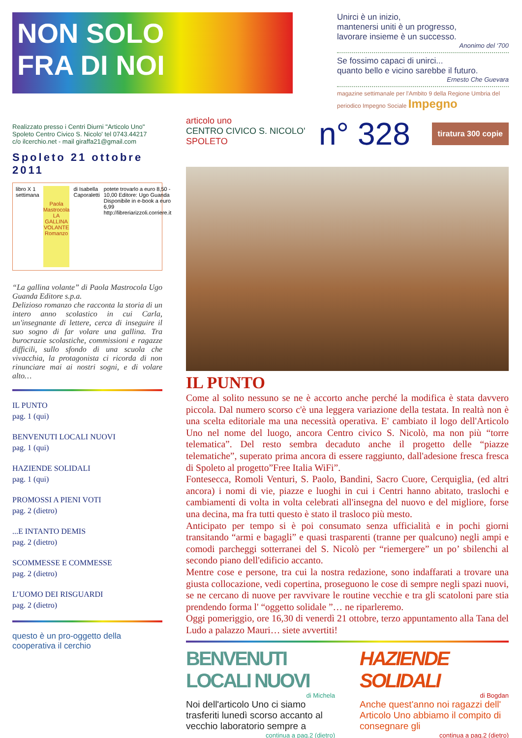NON SOLO
FRA DI NOI
Realizzato presso i Centri Diurni "Articolo Uno"
Spoleto Centro Civico S. Nicolo' tel 0743.44217
c/o ilcerchio.net - mail giraffa21@gmail.com
Spoleto 21 ottobre 2011
libro X 1 settimana
Paola Mastrocola
LA GALLINA VOLANTE
Romanzo
di Isabella Caporaletti potete trovarlo a euro 8,50 - 10,00 Editore: Ugo Guanda Disponibile in e-book a euro 6,99 http://libreriarizzoli.corriere.it
“La gallina volante” di Paola Mastrocola Ugo Guanda Editore s.p.a.
Delizioso romanzo che racconta la storia di un intero anno scolastico in cui Carla, un'insegnante di lettere, cerca di inseguire il suo sogno di far volare una gallina. Tra burocrazie scolastiche, commissioni e ragazze difficili, sullo sfondo di una scuola che vivacchia, la protagonista ci ricorda di non rinunciare mai ai nostri sogni, e di volare alto…
IL PUNTO
pag. 1 (qui)
BENVENUTI LOCALI NUOVI
pag. 1 (qui)
HAZIENDE SOLIDALI
pag. 1 (qui)
PROMOSSI A PIENI VOTI
pag. 2 (dietro)
...E INTANTO DEMIS
pag. 2 (dietro)
SCOMMESSE E COMMESSE
pag. 2 (dietro)
L’UOMO DEI RISGUARDI
pag. 2 (dietro)
questo è un pro-oggetto della cooperativa il cerchio
Unirci è un inizio,
mantenersi uniti è un progresso,
lavorare insieme è un successo.
Anonimo del ‘700
Se fossimo capaci di unirci...
quanto bello e vicino sarebbe il futuro.
Ernesto Che Guevara
magazine settimanale per l'Ambito 9 della Regione Umbria del periodico Impegno Sociale Impegno
articolo uno
CENTRO CIVICO S. NICOLO' SPOLETO
n° 328 tiratura 300 copie
IL PUNTO
Come al solito nessuno se ne è accorto anche perché la modifica è stata davvero piccola. Dal numero scorso c'è una leggera variazione della testata. In realtà non è una scelta editoriale ma una necessità operativa. E' cambiato il logo dell'Articolo Uno nel nome del luogo, ancora Centro civico S. Nicolò, ma non più “torre telematica”. Del resto sembra decaduto anche il progetto delle “piazze telematiche”, superato prima ancora di essere raggiunto, dall'adesione fresca fresca di Spoleto al progetto”Free Italia WiFi”.
Fontesecca, Romoli Venturi, S. Paolo, Bandini, Sacro Cuore, Cerquiglia, (ed altri ancora) i nomi di vie, piazze e luoghi in cui i Centri hanno abitato, traslochi e cambiamenti di volta in volta celebrati all'insegna del nuovo e del migliore, forse una decina, ma fra tutti questo è stato il trasloco più mesto.
Anticipato per tempo si è poi consumato senza ufficialità e in pochi giorni transitando “armi e bagagli” e quasi trasparenti (tranne per qualcuno) negli ampi e comodi parcheggi sotterranei del S. Nicolò per “riemergere” un po’ sbilenchi al secondo piano dell'edificio accanto.
Mentre cose e persone, tra cui la nostra redazione, sono indaffarati a trovare una giusta collocazione, vedi copertina, proseguono le cose di sempre negli spazi nuovi, se ne cercano di nuove per ravvivare le routine vecchie e tra gli scatoloni pare stia prendendo forma l' “oggetto solidale ”… ne riparleremo.
Oggi pomeriggio, ore 16,30 di venerdì 21 ottobre, terzo appuntamento alla Tana del Ludo a palazzo Mauri… siete avvertiti!
BENVENUTI LOCALI NUOVI
di Michela
Noi dell'articolo Uno ci siamo trasferiti lunedì scorso accanto al vecchio laboratorio sempre a
continua a pag.2 (dietro)
HAZIENDE SOLIDALI
di Bogdan
Anche quest'anno noi ragazzi dell' Articolo Uno abbiamo il compito di consegnare gli
continua a pag.2 (dietro)